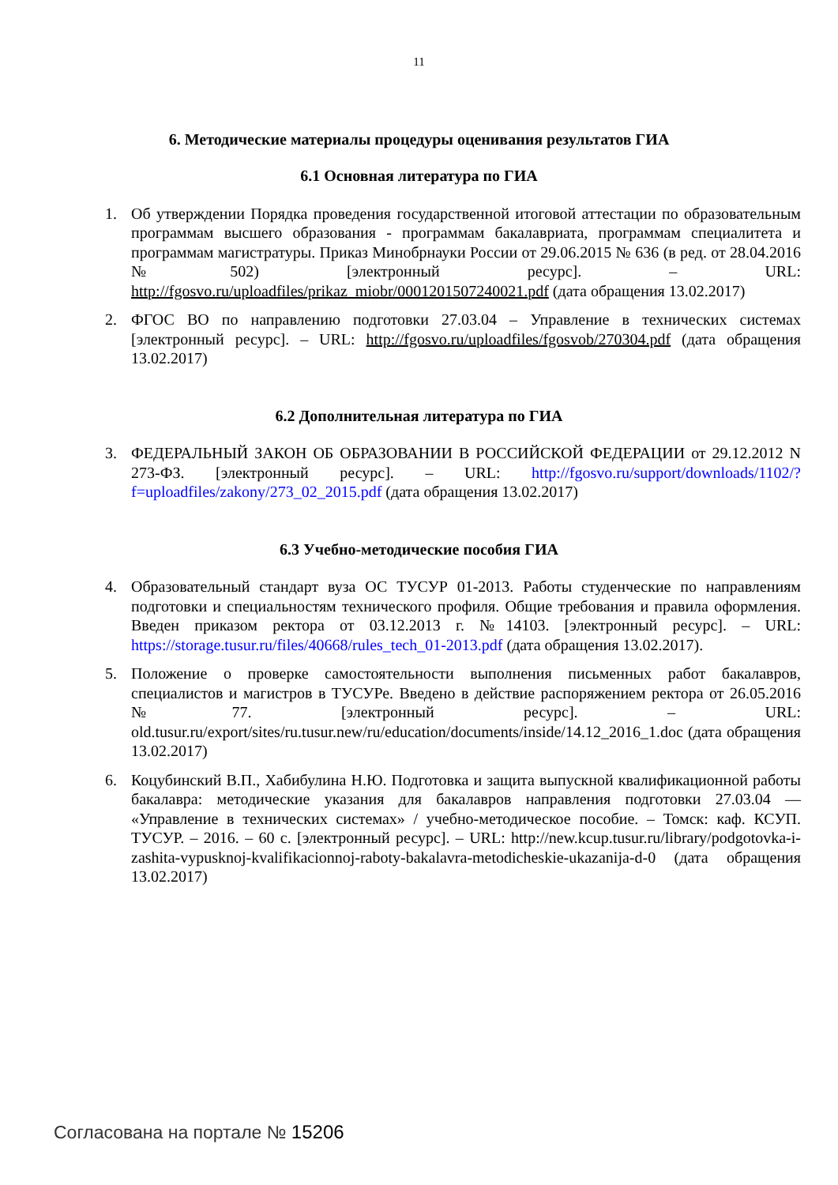11
6. Методические материалы процедуры оценивания результатов ГИА
6.1 Основная литература по ГИА
1. Об утверждении Порядка проведения государственной итоговой аттестации по образовательным программам высшего образования - программам бакалавриата, программам специалитета и программам магистратуры. Приказ Минобрнауки России от 29.06.2015 № 636 (в ред. от 28.04.2016 №502) [электронный ресурс]. – URL: http://fgosvo.ru/uploadfiles/prikaz_miobr/0001201507240021.pdf (дата обращения 13.02.2017)
2. ФГОС ВО по направлению подготовки 27.03.04 – Управление в технических системах [электронный ресурс]. – URL: http://fgosvo.ru/uploadfiles/fgosvob/270304.pdf (дата обращения 13.02.2017)
6.2 Дополнительная литература по ГИА
3. ФЕДЕРАЛЬНЫЙ ЗАКОН ОБ ОБРАЗОВАНИИ В РОССИЙСКОЙ ФЕДЕРАЦИИ от 29.12.2012 N 273-ФЗ. [электронный ресурс]. – URL: http://fgosvo.ru/support/downloads/1102/?f=uploadfiles/zakony/273_02_2015.pdf (дата обращения 13.02.2017)
6.3 Учебно-методические пособия ГИА
4. Образовательный стандарт вуза ОС ТУСУР 01-2013. Работы студенческие по направлениям подготовки и специальностям технического профиля. Общие требования и правила оформления. Введен приказом ректора от 03.12.2013 г. №14103. [электронный ресурс]. – URL: https://storage.tusur.ru/files/40668/rules_tech_01-2013.pdf (дата обращения 13.02.2017).
5. Положение о проверке самостоятельности выполнения письменных работ бакалавров, специалистов и магистров в ТУСУРе. Введено в действие распоряжением ректора от 26.05.2016 №77. [электронный ресурс]. – URL: old.tusur.ru/export/sites/ru.tusur.new/ru/education/documents/inside/14.12_2016_1.doc (дата обращения 13.02.2017)
6. Коцубинский В.П., Хабибулина Н.Ю. Подготовка и защита выпускной квалификационной работы бакалавра: методические указания для бакалавров направления подготовки 27.03.04 — «Управление в технических системах» / учебно-методическое пособие. – Томск: каф. КСУП. ТУСУР. – 2016. – 60 с. [электронный ресурс]. – URL: http://new.kcup.tusur.ru/library/podgotovka-i-zashita-vypusknoj-kvalifikacionnoj-raboty-bakalavra-metodicheskie-ukazanija-d-0 (дата обращения 13.02.2017)
Согласована на портале № 15206